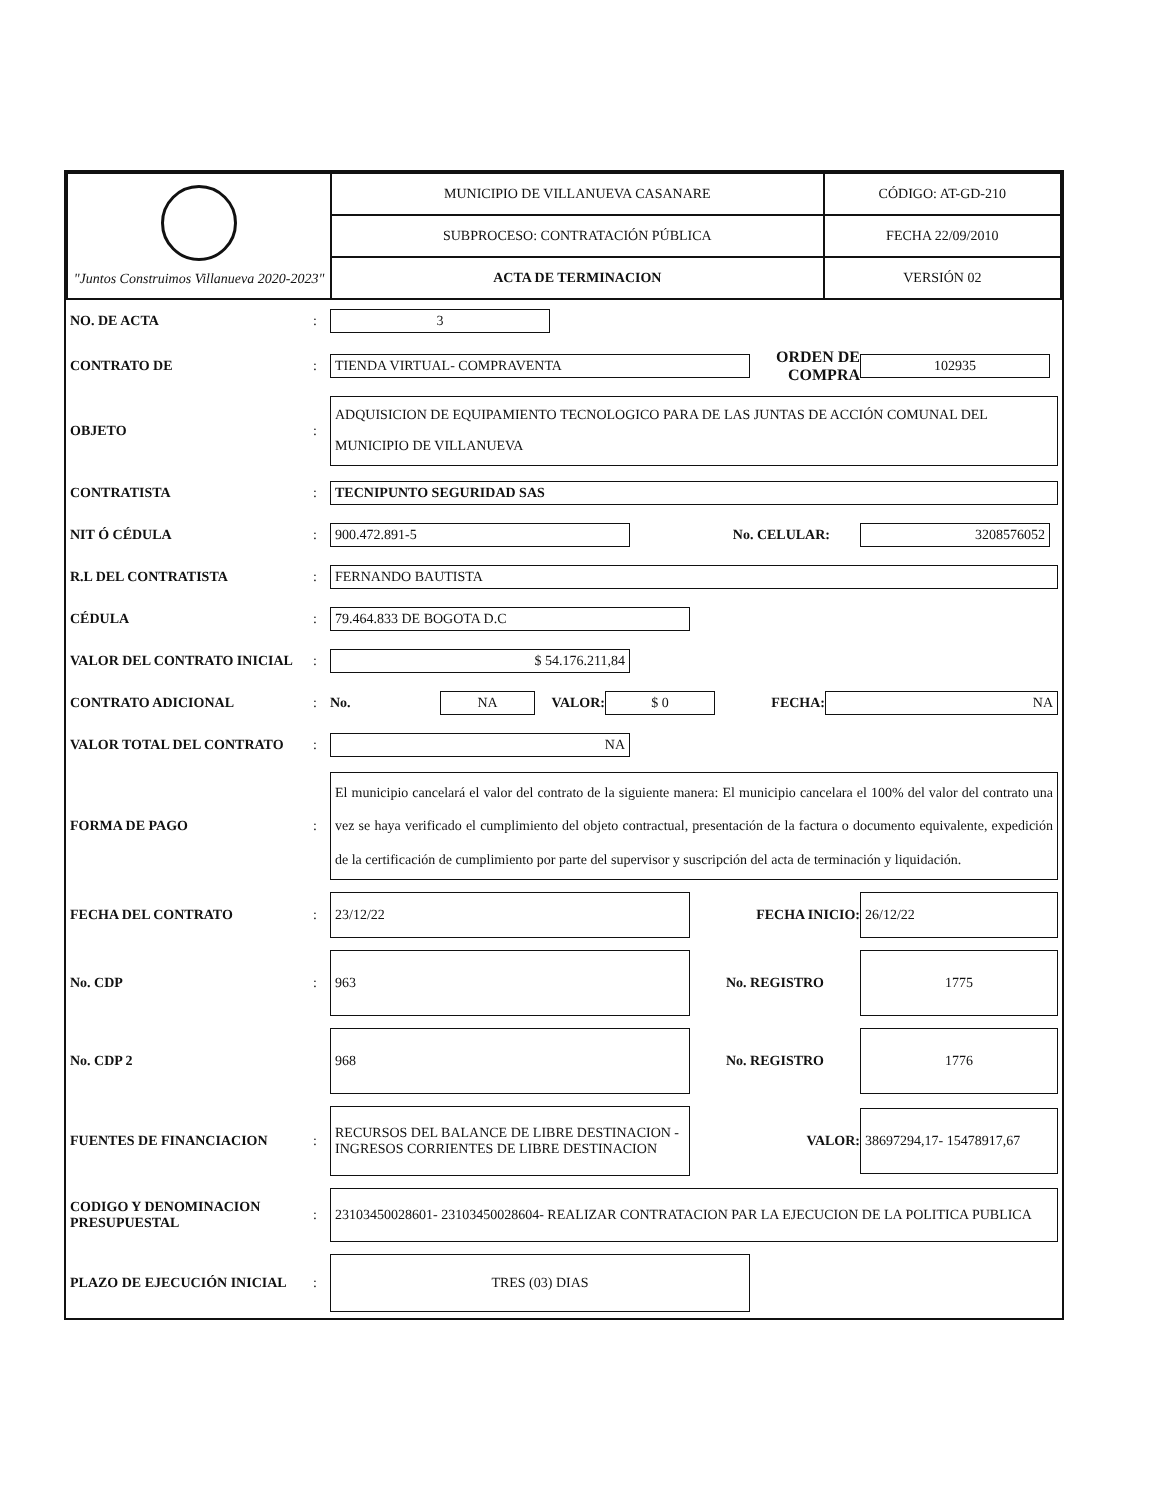| "Juntos Construimos Villanueva 2020-2023" | MUNICIPIO DE VILLANUEVA CASANARE | CÓDIGO: AT-GD-210 |
| | SUBPROCESO: CONTRATACIÓN PÚBLICA | FECHA 22/09/2010 |
| | ACTA DE TERMINACION | VERSIÓN 02 |
NO. DE ACTA: 3
CONTRATO DE: TIENDA VIRTUAL- COMPRAVENTA ORDEN DE COMPRA 102935
OBJETO: ADQUISICION DE EQUIPAMIENTO TECNOLOGICO PARA DE LAS JUNTAS DE ACCIÓN COMUNAL DEL MUNICIPIO DE VILLANUEVA
CONTRATISTA: TECNIPUNTO SEGURIDAD SAS
NIT Ó CÉDULA: 900.472.891-5 No. CELULAR: 3208576052
R.L DEL CONTRATISTA: FERNANDO BAUTISTA
CÉDULA: 79.464.833 DE BOGOTA D.C
VALOR DEL CONTRATO INICIAL: $ 54.176.211,84
CONTRATO ADICIONAL: No. NA VALOR: $ 0 FECHA: NA
VALOR TOTAL DEL CONTRATO: NA
FORMA DE PAGO: El municipio cancelará el valor del contrato de la siguiente manera: El municipio cancelara el 100% del valor del contrato una vez se haya verificado el cumplimiento del objeto contractual, presentación de la factura o documento equivalente, expedición de la certificación de cumplimiento por parte del supervisor y suscripción del acta de terminación y liquidación.
FECHA DEL CONTRATO: 23/12/22 FECHA INICIO: 26/12/22
No. CDP: 963 No. REGISTRO 1775
No. CDP 2 968 No. REGISTRO 1776
FUENTES DE FINANCIACION: RECURSOS DEL BALANCE DE LIBRE DESTINACION - INGRESOS CORRIENTES DE LIBRE DESTINACION VALOR: 38697294,17- 15478917,67
CODIGO Y DENOMINACION PRESUPUESTAL: 23103450028601- 23103450028604- REALIZAR CONTRATACION PAR LA EJECUCION DE LA POLITICA PUBLICA
PLAZO DE EJECUCIÓN INICIAL: TRES (03) DIAS